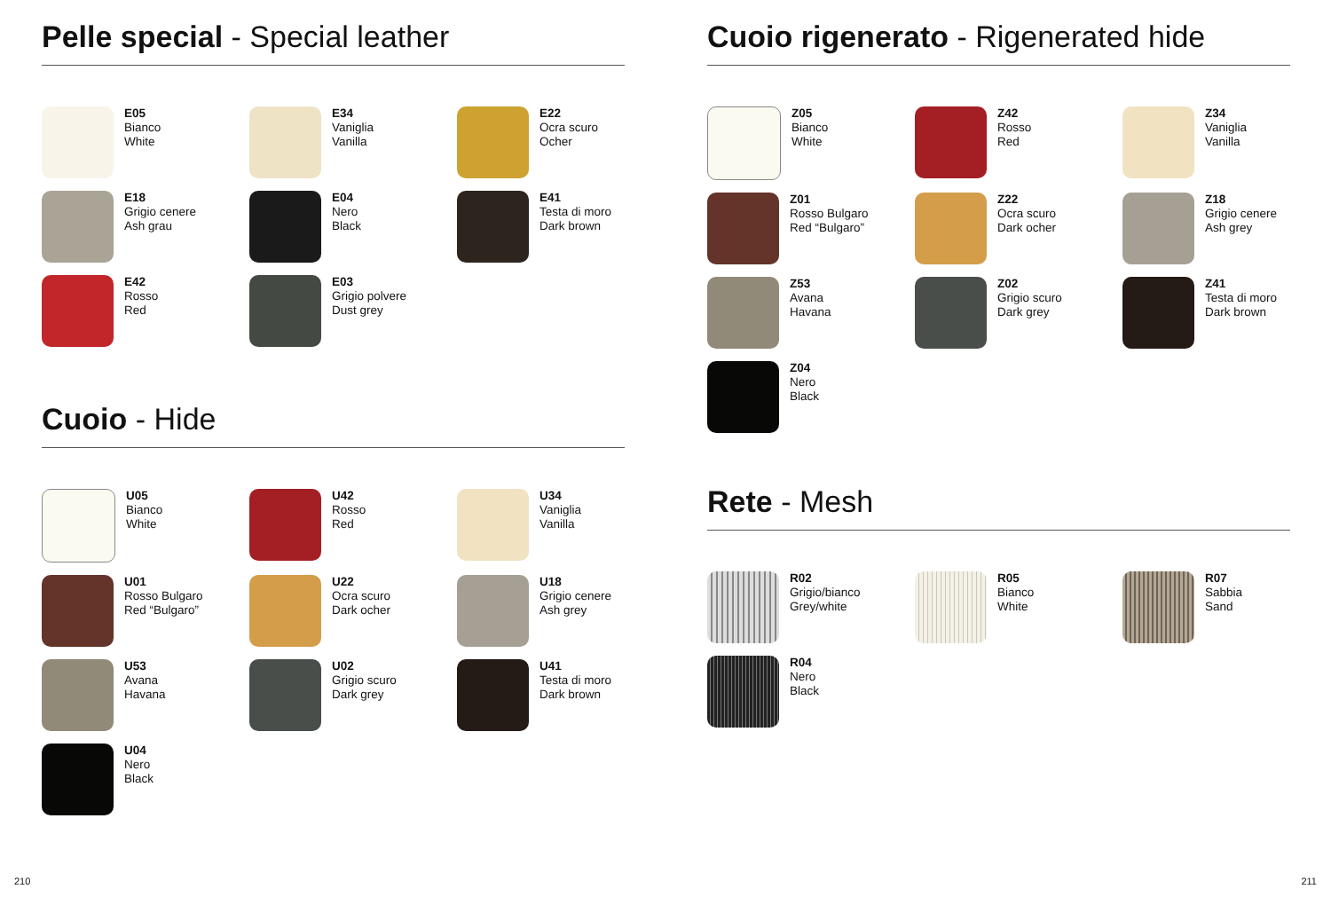Pelle special - Special leather
E05
Bianco
White
E34
Vaniglia
Vanilla
E22
Ocra scuro
Ocher
E18
Grigio cenere
Ash grau
E04
Nero
Black
E41
Testa di moro
Dark brown
E42
Rosso
Red
E03
Grigio polvere
Dust grey
Cuoio - Hide
U05
Bianco
White
U42
Rosso
Red
U34
Vaniglia
Vanilla
U01
Rosso Bulgaro
Red “Bulgaro”
U22
Ocra scuro
Dark ocher
U18
Grigio cenere
Ash grey
U53
Avana
Havana
U02
Grigio scuro
Dark grey
U41
Testa di moro
Dark brown
U04
Nero
Black
Cuoio rigenerato - Rigenerated hide
Z05
Bianco
White
Z42
Rosso
Red
Z34
Vaniglia
Vanilla
Z01
Rosso Bulgaro
Red “Bulgaro”
Z22
Ocra scuro
Dark ocher
Z18
Grigio cenere
Ash grey
Z53
Avana
Havana
Z02
Grigio scuro
Dark grey
Z41
Testa di moro
Dark brown
Z04
Nero
Black
Rete - Mesh
R02
Grigio/bianco
Grey/white
R05
Bianco
White
R07
Sabbia
Sand
R04
Nero
Black
210 211